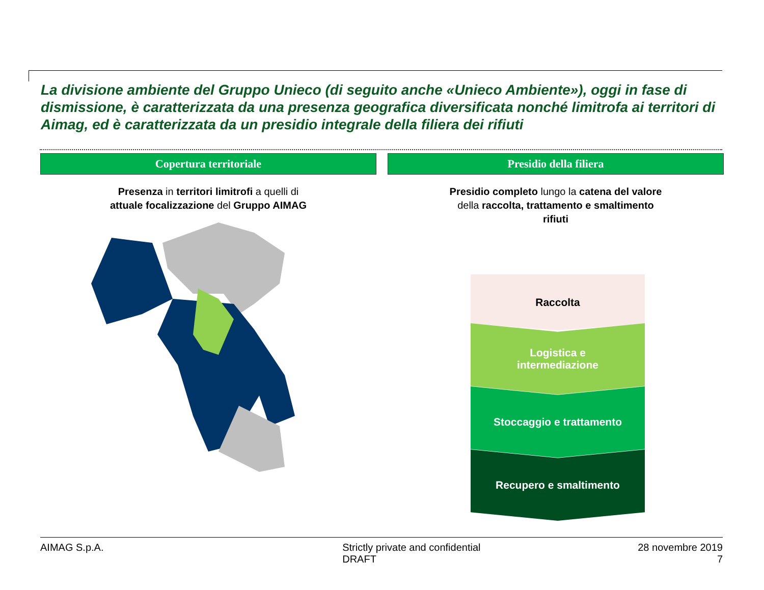La divisione ambiente del Gruppo Unieco (di seguito anche «Unieco Ambiente»), oggi in fase di dismissione, è caratterizzata da una presenza geografica diversificata nonché limitrofa ai territori di Aimag, ed è caratterizzata da un presidio integrale della filiera dei rifiuti
Copertura territoriale
Presenza in territori limitrofi a quelli di attuale focalizzazione del Gruppo AIMAG
Presidio della filiera
Presidio completo lungo la catena del valore della raccolta, trattamento e smaltimento rifiuti
Raccolta
Logistica e
intermediazione
Stoccaggio e trattamento
Recupero e smaltimento
AIMAG S.p.A. Strictly private and confidential
DRAFT
28 novembre 2019
7